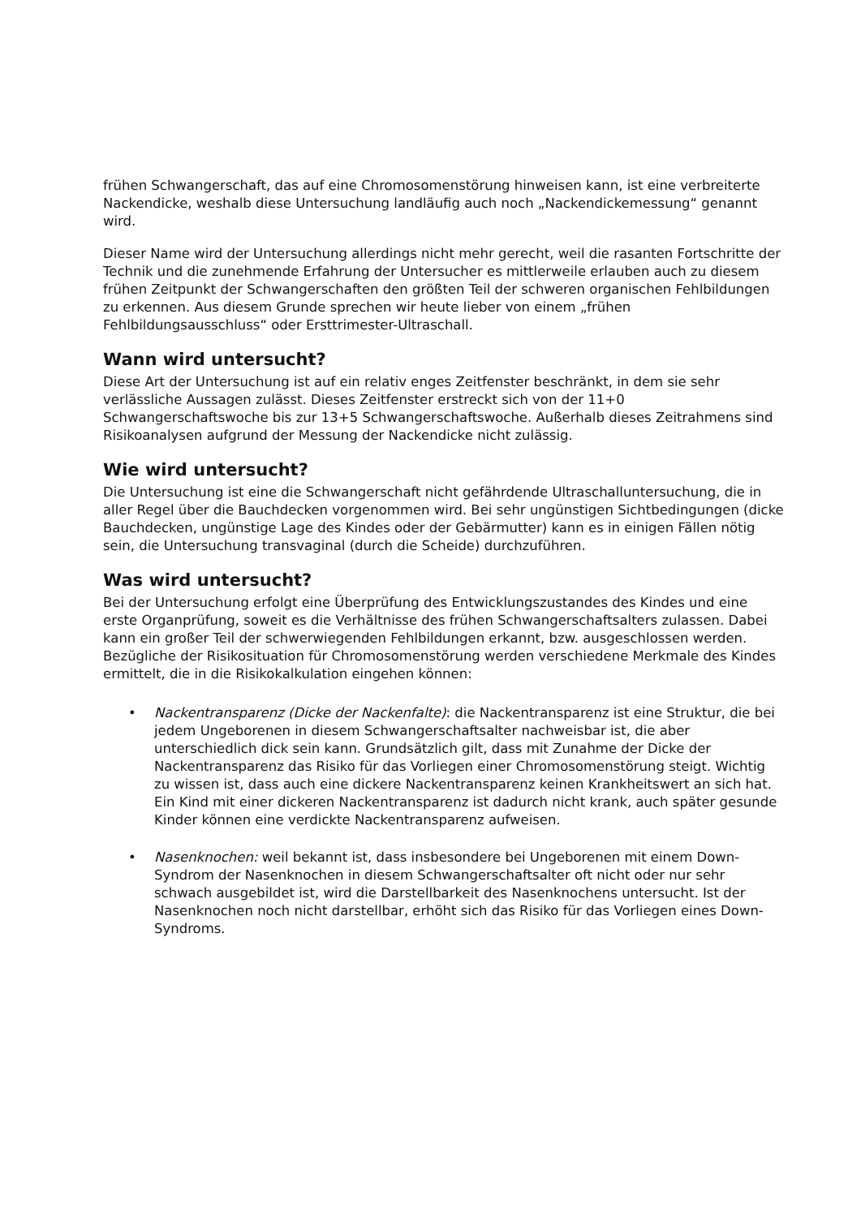frühen Schwangerschaft, das auf eine Chromosomenstörung hinweisen kann, ist eine verbreiterte Nackendicke, weshalb diese Untersuchung landläufig auch noch „Nackendickemessung“ genannt wird.
Dieser Name wird der Untersuchung allerdings nicht mehr gerecht, weil die rasanten Fortschritte der Technik und die zunehmende Erfahrung der Untersucher es mittlerweile erlauben auch zu diesem frühen Zeitpunkt der Schwangerschaften den größten Teil der schweren organischen Fehlbildungen zu erkennen. Aus diesem Grunde sprechen wir heute lieber von einem „frühen Fehlbildungsausschluss“ oder Ersttrimester-Ultraschall.
Wann wird untersucht?
Diese Art der Untersuchung ist auf ein relativ enges Zeitfenster beschränkt, in dem sie sehr verlässliche Aussagen zulässt. Dieses Zeitfenster erstreckt sich von der 11+0 Schwangerschaftswoche bis zur 13+5 Schwangerschaftswoche. Außerhalb dieses Zeitrahmens sind Risikoanalysen aufgrund der Messung der Nackendicke nicht zulässig.
Wie wird untersucht?
Die Untersuchung ist eine die Schwangerschaft nicht gefährdende Ultraschalluntersuchung, die in aller Regel über die Bauchdecken vorgenommen wird. Bei sehr ungünstigen Sichtbedingungen (dicke Bauchdecken, ungünstige Lage des Kindes oder der Gebärmutter) kann es in einigen Fällen nötig sein, die Untersuchung transvaginal (durch die Scheide) durchzuführen.
Was wird untersucht?
Bei der Untersuchung erfolgt eine Überprüfung des Entwicklungszustandes des Kindes und eine erste Organprüfung, soweit es die Verhältnisse des frühen Schwangerschaftsalters zulassen. Dabei kann ein großer Teil der schwerwiegenden Fehlbildungen erkannt, bzw. ausgeschlossen werden.
Bezügliche der Risikosituation für Chromosomenstörung werden verschiedene Merkmale des Kindes ermittelt, die in die Risikokalkulation eingehen können:
• Nackentransparenz (Dicke der Nackenfalte): die Nackentransparenz ist eine Struktur, die bei jedem Ungeborenen in diesem Schwangerschaftsalter nachweisbar ist, die aber unterschiedlich dick sein kann. Grundsätzlich gilt, dass mit Zunahme der Dicke der Nackentransparenz das Risiko für das Vorliegen einer Chromosomenstörung steigt. Wichtig zu wissen ist, dass auch eine dickere Nackentransparenz keinen Krankheitswert an sich hat. Ein Kind mit einer dickeren Nackentransparenz ist dadurch nicht krank, auch später gesunde Kinder können eine verdickte Nackentransparenz aufweisen.
• Nasenknochen: weil bekannt ist, dass insbesondere bei Ungeborenen mit einem Down-Syndrom der Nasenknochen in diesem Schwangerschaftsalter oft nicht oder nur sehr schwach ausgebildet ist, wird die Darstellbarkeit des Nasenknochens untersucht. Ist der Nasenknochen noch nicht darstellbar, erhöht sich das Risiko für das Vorliegen eines Down-Syndroms.